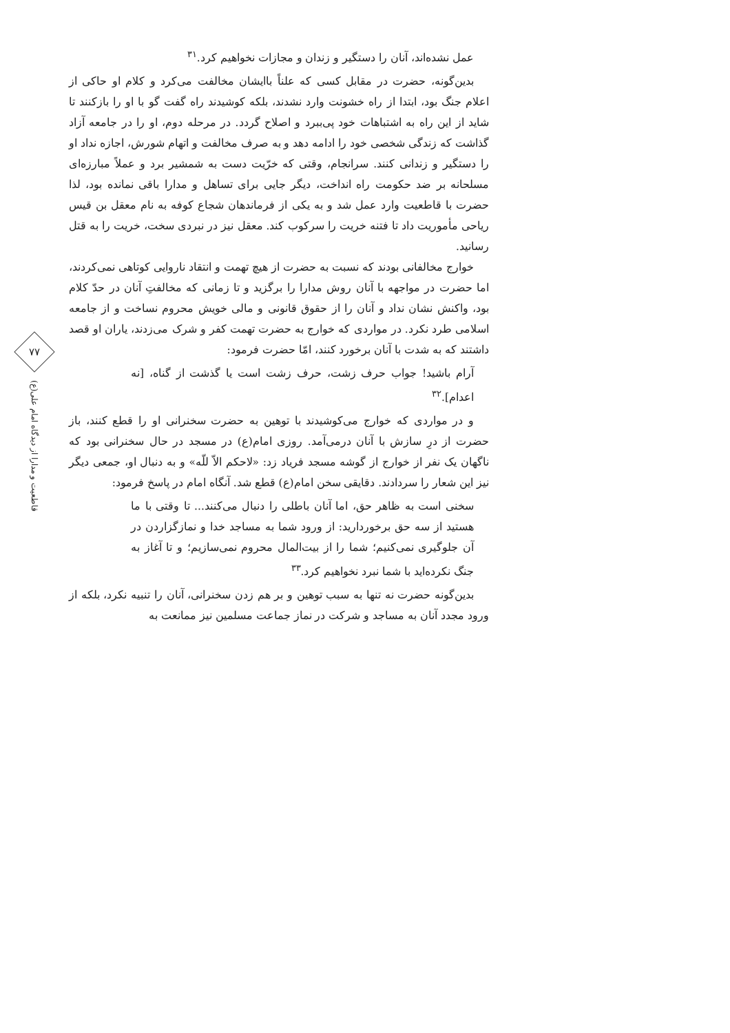۷۷
قاطعیت و مدارا از دیدگاه امام علی(ع)
عمل نشده‌اند، آنان را دستگیر و زندان و مجازات نخواهیم کرد.<sup>۳۱</sup>
بدین‌گونه، حضرت در مقابل کسی که علناً باایشان مخالفت می‌کرد و کلام او حاکی از اعلام جنگ بود، ابتدا از راه خشونت وارد نشدند، بلکه کوشیدند راه گفت گو با او را بازکنند تا شاید از این راه به اشتباهات خود پی‌ببرد و اصلاح گردد. در مرحله دوم، او را در جامعه آزاد گذاشت که زندگی شخصی خود را ادامه دهد و به صرف مخالفت و اتهام شورش، اجازه نداد او را دستگیر و زندانی کنند. سرانجام، وقتی که خرّیت دست به شمشیر برد و عملاً مبارزه‌ای مسلحانه بر ضد حکومت راه انداخت، دیگر جایی برای تساهل و مدارا باقی نمانده بود، لذا حضرت با قاطعیت وارد عمل شد و به یکی از فرماندهان شجاع کوفه به نام معقل بن قیس ریاحی مأموریت داد تا فتنه خریت را سرکوب کند. معقل نیز در نبردی سخت، خریت را به قتل رسانید.
خوارج مخالفانی بودند که نسبت به حضرت از هیچ تهمت و انتقاد ناروایی کوتاهی نمی‌کردند، اما حضرت در مواجهه با آنان روش مدارا را برگزید و تا زمانی که مخالفتِ آنان در حدّ کلام بود، واکنش نشان نداد و آنان را از حقوق قانونی و مالی خویش محروم نساخت و از جامعه اسلامی طرد نکرد. در مواردی که خوارج به حضرت تهمت کفر و شرک می‌زدند، یاران او قصد داشتند که به شدت با آنان برخورد کنند، امّا حضرت فرمود:
آرام باشید! جواب حرف زشت، حرف زشت است یا گذشت از گناه، [نه اعدام].<sup>۳۲</sup>
و در مواردی که خوارج می‌کوشیدند با توهین به حضرت سخنرانی او را قطع کنند، باز حضرت از درِ سازش با آنان درمی‌آمد. روزی امام(ع) در مسجد در حال سخنرانی بود که ناگهان یک نفر از خوارج از گوشه مسجد فریاد زد: «لاحکم الاّ للّه» و به دنبال او، جمعی دیگر نیز این شعار را سردادند. دقایقی سخن امام(ع) قطع شد. آنگاه امام در پاسخ فرمود:
سخنی است به ظاهر حق، اما آنان باطلی را دنبال می‌کنند... تا وقتی با ما هستید از سه حق برخوردارید: از ورود شما به مساجد خدا و نمازگزاردن در آن جلوگیری نمی‌کنیم؛ شما را از بیت‌المال محروم نمی‌سازیم؛ و تا آغاز به جنگ نکرده‌اید با شما نبرد نخواهیم کرد.<sup>۳۳</sup>
بدین‌گونه حضرت نه تنها به سبب توهین و بر هم زدن سخنرانی، آنان را تنبیه نکرد، بلکه از ورود مجدد آنان به مساجد و شرکت در نماز جماعت مسلمین نیز ممانعت به